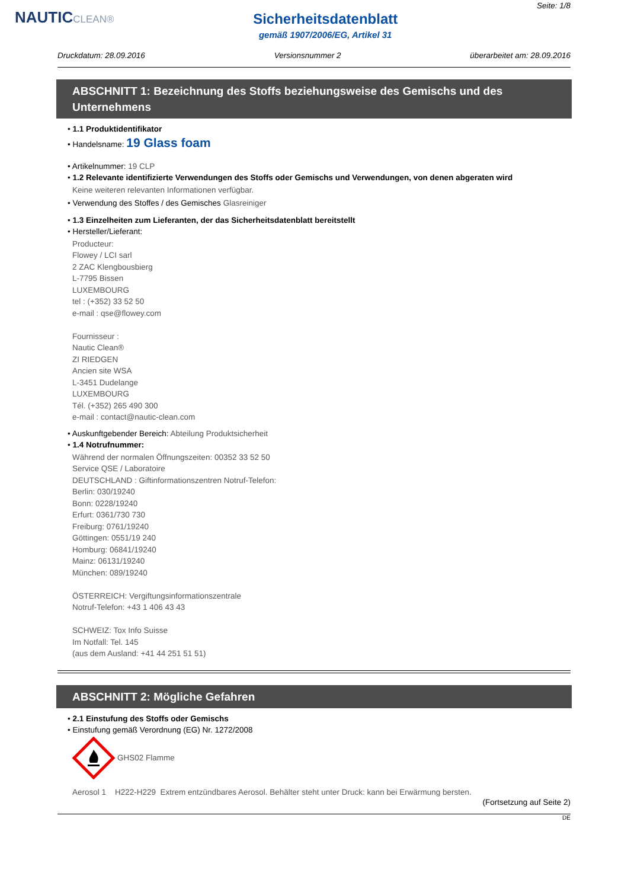NAUTICCLEAN®
Sicherheitsdatenblatt
gemäß 1907/2006/EG, Artikel 31
Seite: 1/8
Druckdatum: 28.09.2016 Versionsnummer 2 überarbeitet am: 28.09.2016
ABSCHNITT 1: Bezeichnung des Stoffs beziehungsweise des Gemischs und des Unternehmens
• 1.1 Produktidentifikator
• Handelsname: 19 Glass foam
• Artikelnummer: 19 CLP
• 1.2 Relevante identifizierte Verwendungen des Stoffs oder Gemischs und Verwendungen, von denen abgeraten wird
Keine weiteren relevanten Informationen verfügbar.
• Verwendung des Stoffes / des Gemisches Glasreiniger
• 1.3 Einzelheiten zum Lieferanten, der das Sicherheitsdatenblatt bereitstellt
• Hersteller/Lieferant:
Producteur:
Flowey / LCI sarl
2 ZAC Klengbousbierg
L-7795 Bissen
LUXEMBOURG
tel : (+352) 33 52 50
e-mail : qse@flowey.com
Fournisseur :
Nautic Clean®
ZI RIEDGEN
Ancien site WSA
L-3451 Dudelange
LUXEMBOURG
Tél. (+352) 265 490 300
e-mail : contact@nautic-clean.com
• Auskunftgebender Bereich: Abteilung Produktsicherheit
• 1.4 Notrufnummer:
Während der normalen Öffnungszeiten: 00352 33 52 50
Service QSE / Laboratoire
DEUTSCHLAND : Giftinformationszentren Notruf-Telefon:
Berlin: 030/19240
Bonn: 0228/19240
Erfurt: 0361/730 730
Freiburg: 0761/19240
Göttingen: 0551/19 240
Homburg: 06841/19240
Mainz: 06131/19240
München: 089/19240
ÖSTERREICH: Vergiftungsinformationszentrale
Notruf-Telefon: +43 1 406 43 43
SCHWEIZ: Tox Info Suisse
Im Notfall: Tel. 145
(aus dem Ausland: +41 44 251 51 51)
ABSCHNITT 2: Mögliche Gefahren
• 2.1 Einstufung des Stoffs oder Gemischs
• Einstufung gemäß Verordnung (EG) Nr. 1272/2008
GHS02 Flamme
Aerosol 1 H222-H229 Extrem entzündbares Aerosol. Behälter steht unter Druck: kann bei Erwärmung bersten.
(Fortsetzung auf Seite 2)
DE